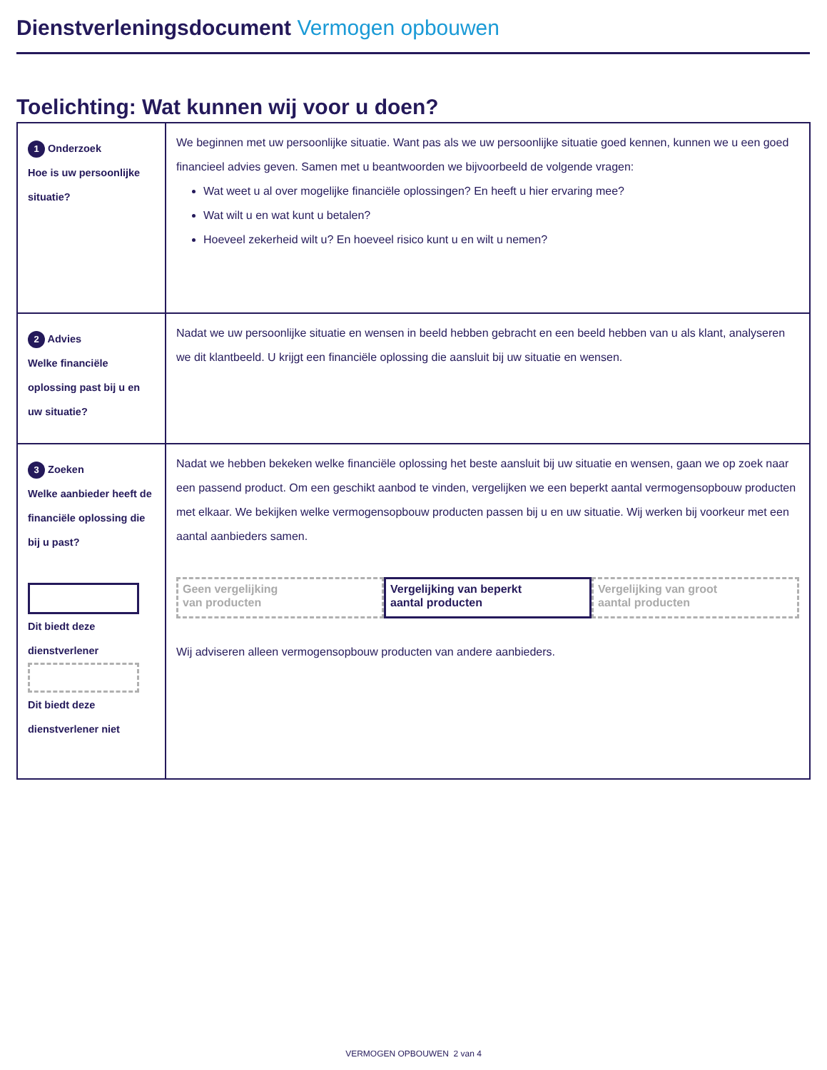Dienstverleningsdocument Vermogen opbouwen
Toelichting: Wat kunnen wij voor u doen?
| 1 Onderzoek Hoe is uw persoonlijke situatie? | We beginnen met uw persoonlijke situatie. Want pas als we uw persoonlijke situatie goed kennen, kunnen we u een goed financieel advies geven. Samen met u beantwoorden we bijvoorbeeld de volgende vragen: Wat weet u al over mogelijke financiële oplossingen? En heeft u hier ervaring mee? Wat wilt u en wat kunt u betalen? Hoeveel zekerheid wilt u? En hoeveel risico kunt u en wilt u nemen? |
| 2 Advies Welke financiële oplossing past bij u en uw situatie? | Nadat we uw persoonlijke situatie en wensen in beeld hebben gebracht en een beeld hebben van u als klant, analyseren we dit klantbeeld. U krijgt een financiële oplossing die aansluit bij uw situatie en wensen. |
| 3 Zoeken Welke aanbieder heeft de financiële oplossing die bij u past? Dit biedt deze dienstverlener Dit biedt deze dienstverlener niet | Nadat we hebben bekeken welke financiële oplossing het beste aansluit bij uw situatie en wensen, gaan we op zoek naar een passend product. Om een geschikt aanbod te vinden, vergelijken we een beperkt aantal vermogensopbouw producten met elkaar. We bekijken welke vermogensopbouw producten passen bij u en uw situatie. Wij werken bij voorkeur met een aantal aanbieders samen. Geen vergelijking van producten Vergelijking van beperkt aantal producten Vergelijking van groot aantal producten Wij adviseren alleen vermogensopbouw producten van andere aanbieders. |
VERMOGEN OPBOUWEN 2 van 4